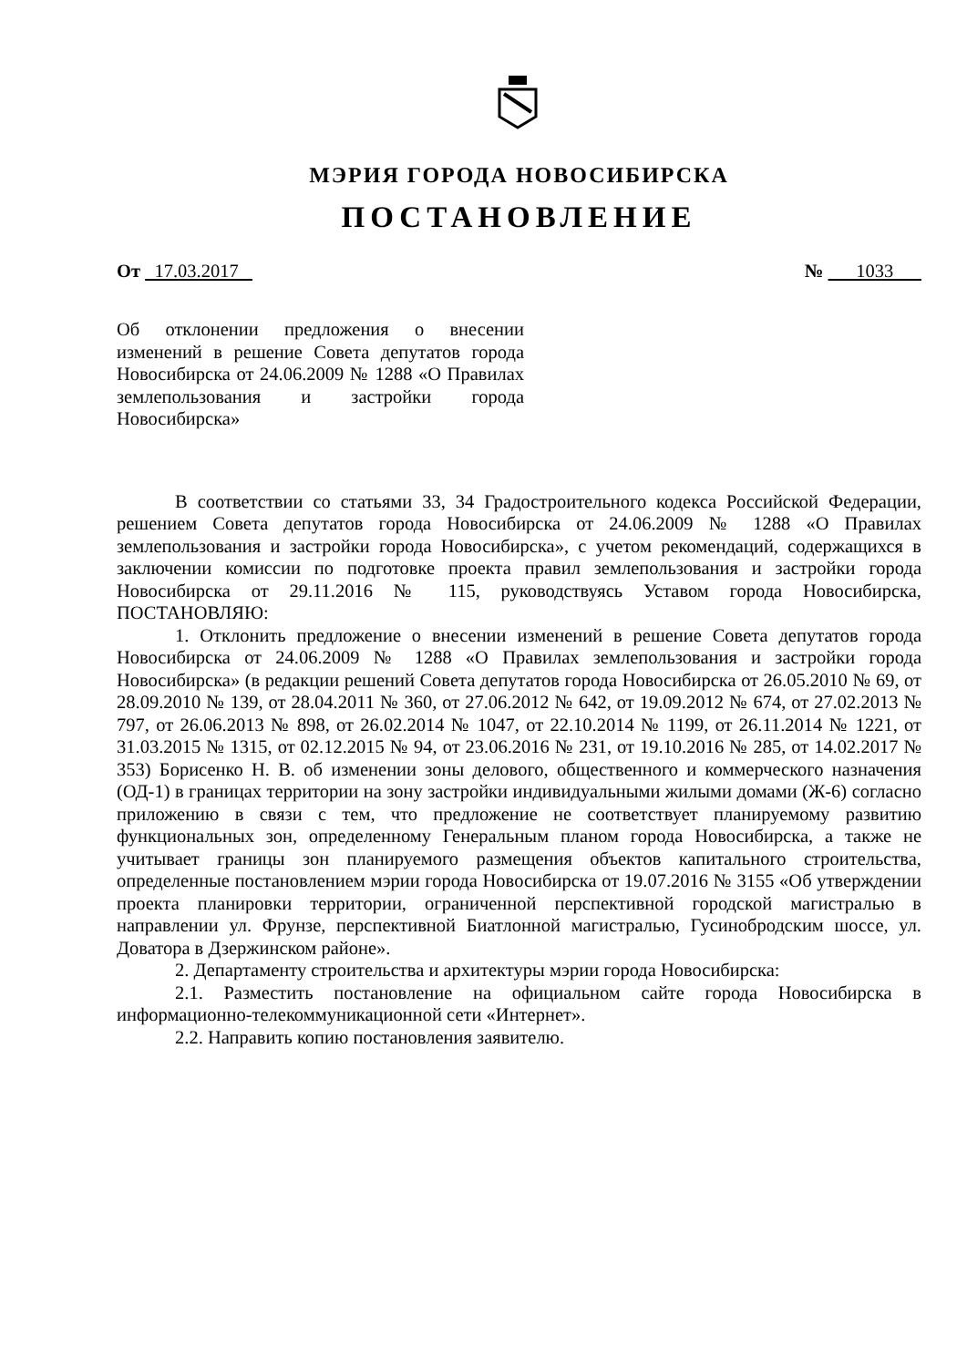МЭРИЯ ГОРОДА НОВОСИБИРСКА
ПОСТАНОВЛЕНИЕ
От 17.03.2017 № 1033
Об отклонении предложения о внесении изменений в решение Совета депутатов города Новосибирска от 24.06.2009 № 1288 «О Правилах землепользования и застройки города Новосибирска»
В соответствии со статьями 33, 34 Градостроительного кодекса Российской Федерации, решением Совета депутатов города Новосибирска от 24.06.2009 № 1288 «О Правилах землепользования и застройки города Новосибирска», с учетом рекомендаций, содержащихся в заключении комиссии по подготовке проекта правил землепользования и застройки города Новосибирска от 29.11.2016 № 115, руководствуясь Уставом города Новосибирска, ПОСТАНОВЛЯЮ:
1. Отклонить предложение о внесении изменений в решение Совета депутатов города Новосибирска от 24.06.2009 № 1288 «О Правилах землепользования и застройки города Новосибирска» (в редакции решений Совета депутатов города Новосибирска от 26.05.2010 № 69, от 28.09.2010 № 139, от 28.04.2011 № 360, от 27.06.2012 № 642, от 19.09.2012 № 674, от 27.02.2013 № 797, от 26.06.2013 № 898, от 26.02.2014 № 1047, от 22.10.2014 № 1199, от 26.11.2014 № 1221, от 31.03.2015 № 1315, от 02.12.2015 № 94, от 23.06.2016 № 231, от 19.10.2016 № 285, от 14.02.2017 № 353) Борисенко Н. В. об изменении зоны делового, общественного и коммерческого назначения (ОД-1) в границах территории на зону застройки индивидуальными жилыми домами (Ж-6) согласно приложению в связи с тем, что предложение не соответствует планируемому развитию функциональных зон, определенному Генеральным планом города Новосибирска, а также не учитывает границы зон планируемого размещения объектов капитального строительства, определенные постановлением мэрии города Новосибирска от 19.07.2016 № 3155 «Об утверждении проекта планировки территории, ограниченной перспективной городской магистралью в направлении ул. Фрунзе, перспективной Биатлонной магистралью, Гусинобродским шоссе, ул. Доватора в Дзержинском районе».
2. Департаменту строительства и архитектуры мэрии города Новосибирска:
2.1. Разместить постановление на официальном сайте города Новосибирска в информационно-телекоммуникационной сети «Интернет».
2.2. Направить копию постановления заявителю.